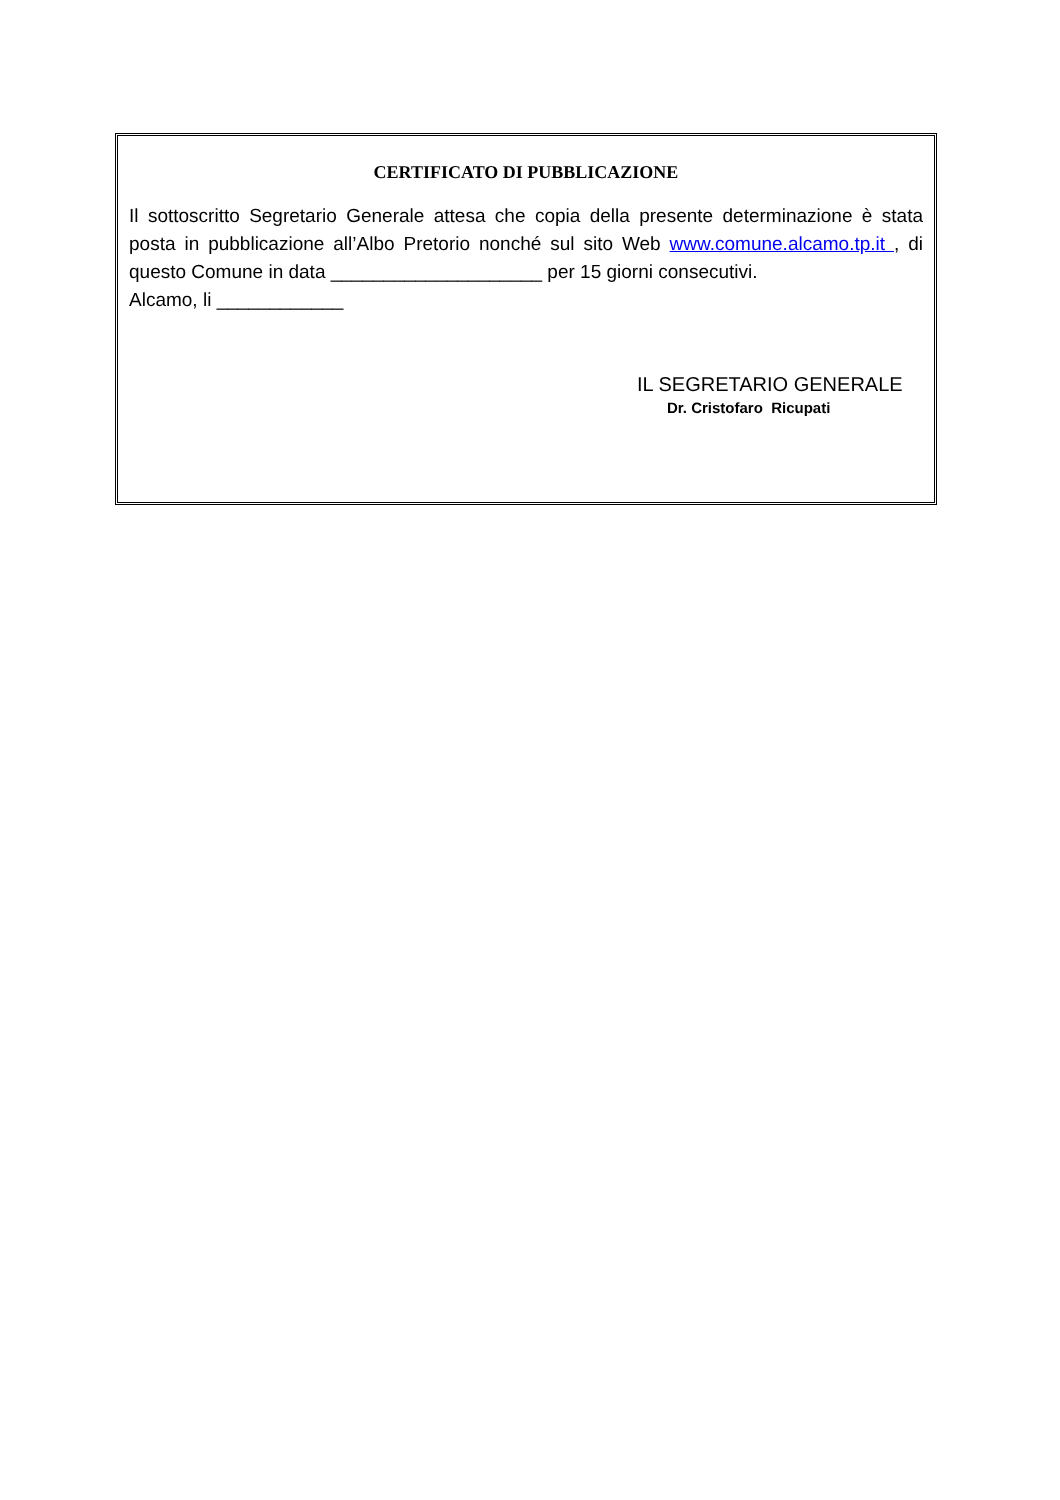CERTIFICATO DI PUBBLICAZIONE
Il sottoscritto Segretario Generale attesa che copia della presente determinazione è stata posta in pubblicazione all’Albo Pretorio nonché sul sito Web www.comune.alcamo.tp.it , di questo Comune in data ____________________ per 15 giorni consecutivi.
Alcamo, li ____________
IL SEGRETARIO GENERALE
Dr. Cristofaro Ricupati